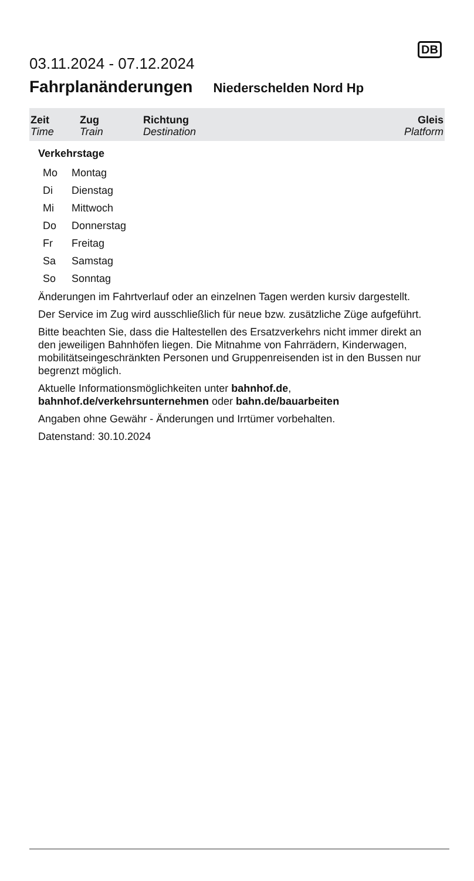03.11.2024 - 07.12.2024
DB
Fahrplanänderungen Niederschelden Nord Hp
| Zeit Time | Zug Train | Richtung Destination | Gleis Platform |
| --- | --- | --- | --- |
Verkehrstage
| Mo | Montag |
| Di | Dienstag |
| Mi | Mittwoch |
| Do | Donnerstag |
| Fr | Freitag |
| Sa | Samstag |
| So | Sonntag |
Änderungen im Fahrtverlauf oder an einzelnen Tagen werden kursiv dargestellt.
Der Service im Zug wird ausschließlich für neue bzw. zusätzliche Züge aufgeführt.
Bitte beachten Sie, dass die Haltestellen des Ersatzverkehrs nicht immer direkt an den jeweiligen Bahnhöfen liegen. Die Mitnahme von Fahrrädern, Kinderwagen, mobilitätseingeschränkten Personen und Gruppenreisenden ist in den Bussen nur begrenzt möglich.
Aktuelle Informationsmöglichkeiten unter bahnhof.de,
bahnhof.de/verkehrsunternehmen oder bahn.de/bauarbeiten
Angaben ohne Gewähr - Änderungen und Irrtümer vorbehalten.
Datenstand: 30.10.2024